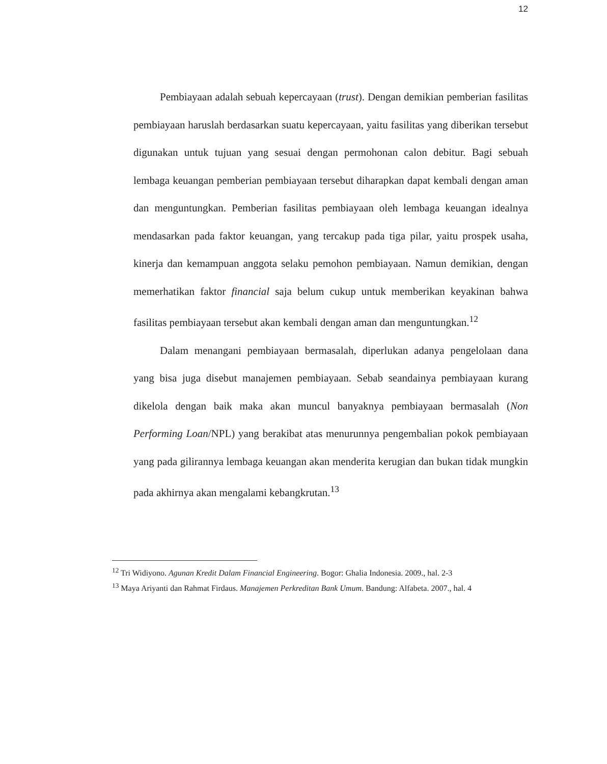12
Pembiayaan adalah sebuah kepercayaan (trust). Dengan demikian pemberian fasilitas pembiayaan haruslah berdasarkan suatu kepercayaan, yaitu fasilitas yang diberikan tersebut digunakan untuk tujuan yang sesuai dengan permohonan calon debitur. Bagi sebuah lembaga keuangan pemberian pembiayaan tersebut diharapkan dapat kembali dengan aman dan menguntungkan. Pemberian fasilitas pembiayaan oleh lembaga keuangan idealnya mendasarkan pada faktor keuangan, yang tercakup pada tiga pilar, yaitu prospek usaha, kinerja dan kemampuan anggota selaku pemohon pembiayaan. Namun demikian, dengan memerhatikan faktor financial saja belum cukup untuk memberikan keyakinan bahwa fasilitas pembiayaan tersebut akan kembali dengan aman dan menguntungkan.<sup>12</sup>
Dalam menangani pembiayaan bermasalah, diperlukan adanya pengelolaan dana yang bisa juga disebut manajemen pembiayaan. Sebab seandainya pembiayaan kurang dikelola dengan baik maka akan muncul banyaknya pembiayaan bermasalah (Non Performing Loan/NPL) yang berakibat atas menurunnya pengembalian pokok pembiayaan yang pada gilirannya lembaga keuangan akan menderita kerugian dan bukan tidak mungkin pada akhirnya akan mengalami kebangkrutan.<sup>13</sup>
<sup>12</sup> Tri Widiyono. Agunan Kredit Dalam Financial Engineering. Bogor: Ghalia Indonesia. 2009., hal. 2-3
<sup>13</sup> Maya Ariyanti dan Rahmat Firdaus. Manajemen Perkreditan Bank Umum. Bandung: Alfabeta. 2007., hal. 4